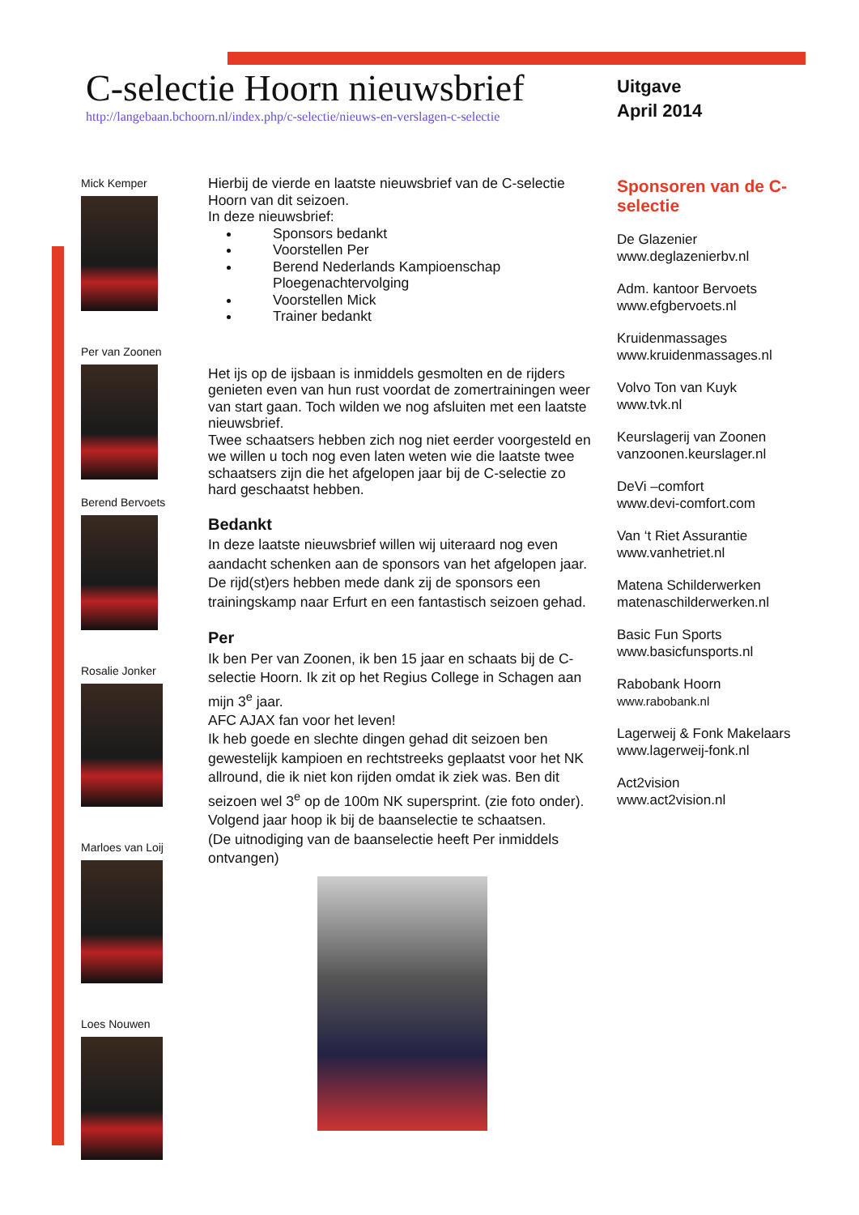C-selectie Hoorn nieuwsbrief
http://langebaan.bchoorn.nl/index.php/c-selectie/nieuws-en-verslagen-c-selectie
Uitgave
April 2014
Mick Kemper
Per van Zoonen
Berend Bervoets
Rosalie Jonker
Marloes van Loij
Loes Nouwen
Hierbij de vierde en laatste nieuwsbrief van de C-selectie Hoorn van dit seizoen.
In deze nieuwsbrief:
Sponsors bedankt
Voorstellen Per
Berend Nederlands Kampioenschap Ploegenachtervolging
Voorstellen Mick
Trainer bedankt
Het ijs op de ijsbaan is inmiddels gesmolten en de rijders genieten even van hun rust voordat de zomertrainingen weer van start gaan. Toch wilden we nog afsluiten met een laatste nieuwsbrief.
Twee schaatsers hebben zich nog niet eerder voorgesteld en we willen u toch nog even laten weten wie die laatste twee schaatsers zijn die het afgelopen jaar bij de C-selectie zo hard geschaatst hebben.
Bedankt
In deze laatste nieuwsbrief willen wij uiteraard nog even aandacht schenken aan de sponsors van het afgelopen jaar. De rijd(st)ers hebben mede dank zij de sponsors een trainingskamp naar Erfurt en een fantastisch seizoen gehad.
Per
Ik ben Per van Zoonen, ik ben 15 jaar en schaats bij de C-selectie Hoorn. Ik zit op het Regius College in Schagen aan mijn 3<sup>e</sup> jaar.
AFC AJAX fan voor het leven!
Ik heb goede en slechte dingen gehad dit seizoen ben gewestelijk kampioen en rechtstreeks geplaatst voor het NK allround, die ik niet kon rijden omdat ik ziek was. Ben dit seizoen wel 3<sup>e</sup> op de 100m NK supersprint. (zie foto onder).
Volgend jaar hoop ik bij de baanselectie te schaatsen.
(De uitnodiging van de baanselectie heeft Per inmiddels ontvangen)
Sponsoren van de C-selectie
De Glazenier
www.deglazenierbv.nl
Adm. kantoor Bervoets
www.efgbervoets.nl
Kruidenmassages
www.kruidenmassages.nl
Volvo Ton van Kuyk
www.tvk.nl
Keurslagerij van Zoonen
vanzoonen.keurslager.nl
DeVi –comfort
www.devi-comfort.com
Van ‘t Riet Assurantie
www.vanhetriet.nl
Matena Schilderwerken
matenaschilderwerken.nl
Basic Fun Sports
www.basicfunsports.nl
Rabobank Hoorn
www.rabobank.nl
Lagerweij & Fonk Makelaars
www.lagerweij-fonk.nl
Act2vision
www.act2vision.nl